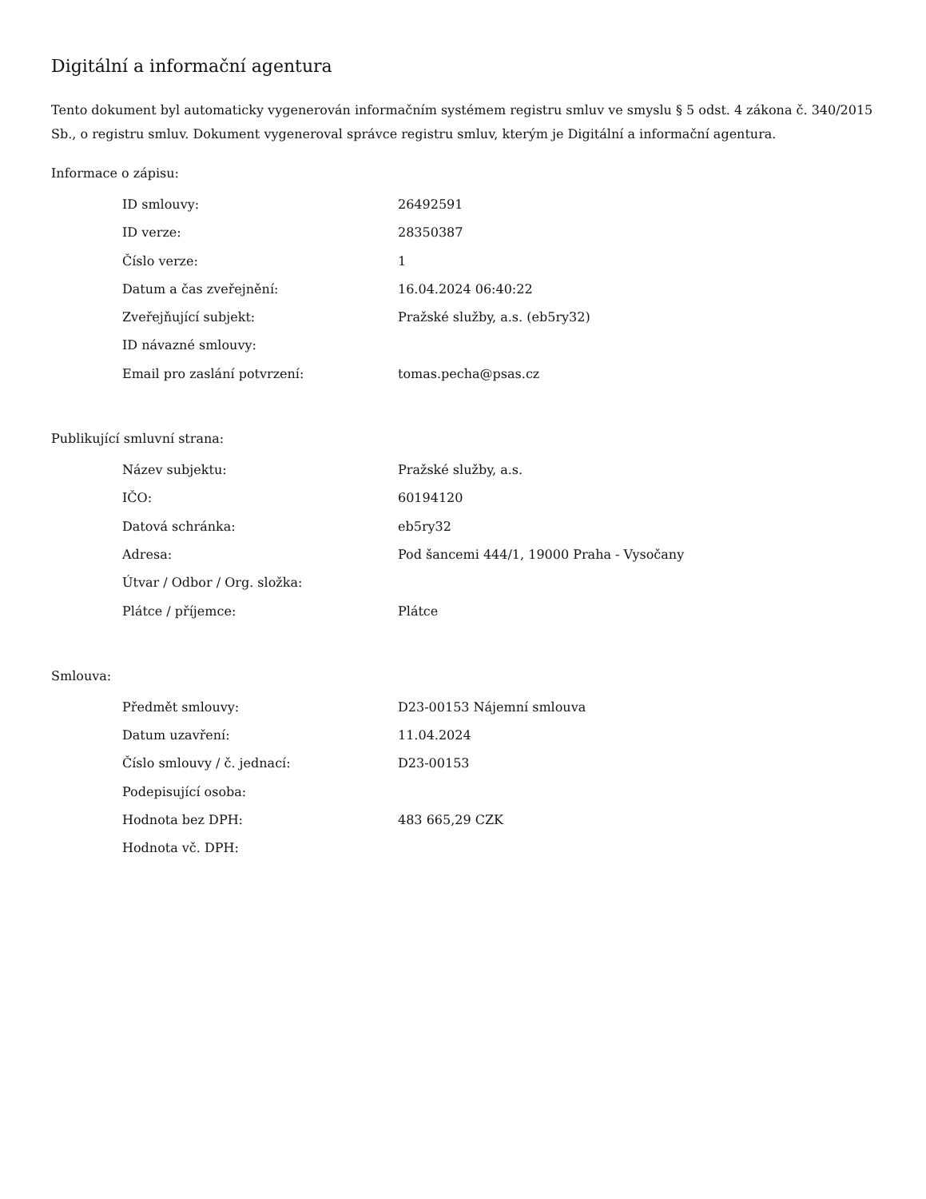Digitální a informační agentura
Tento dokument byl automaticky vygenerován informačním systémem registru smluv ve smyslu § 5 odst. 4 zákona č. 340/2015 Sb., o registru smluv. Dokument vygeneroval správce registru smluv, kterým je Digitální a informační agentura.
Informace o zápisu:
| ID smlouvy: | 26492591 |
| ID verze: | 28350387 |
| Číslo verze: | 1 |
| Datum a čas zveřejnění: | 16.04.2024 06:40:22 |
| Zveřejňující subjekt: | Pražské služby, a.s. (eb5ry32) |
| ID návazné smlouvy: | |
| Email pro zaslání potvrzení: | tomas.pecha@psas.cz |
Publikující smluvní strana:
| Název subjektu: | Pražské služby, a.s. |
| IČO: | 60194120 |
| Datová schránka: | eb5ry32 |
| Adresa: | Pod šancemi 444/1, 19000 Praha - Vysočany |
| Útvar / Odbor / Org. složka: | |
| Plátce / příjemce: | Plátce |
Smlouva:
| Předmět smlouvy: | D23-00153 Nájemní smlouva |
| Datum uzavření: | 11.04.2024 |
| Číslo smlouvy / č. jednací: | D23-00153 |
| Podepisující osoba: | |
| Hodnota bez DPH: | 483 665,29 CZK |
| Hodnota vč. DPH: | |